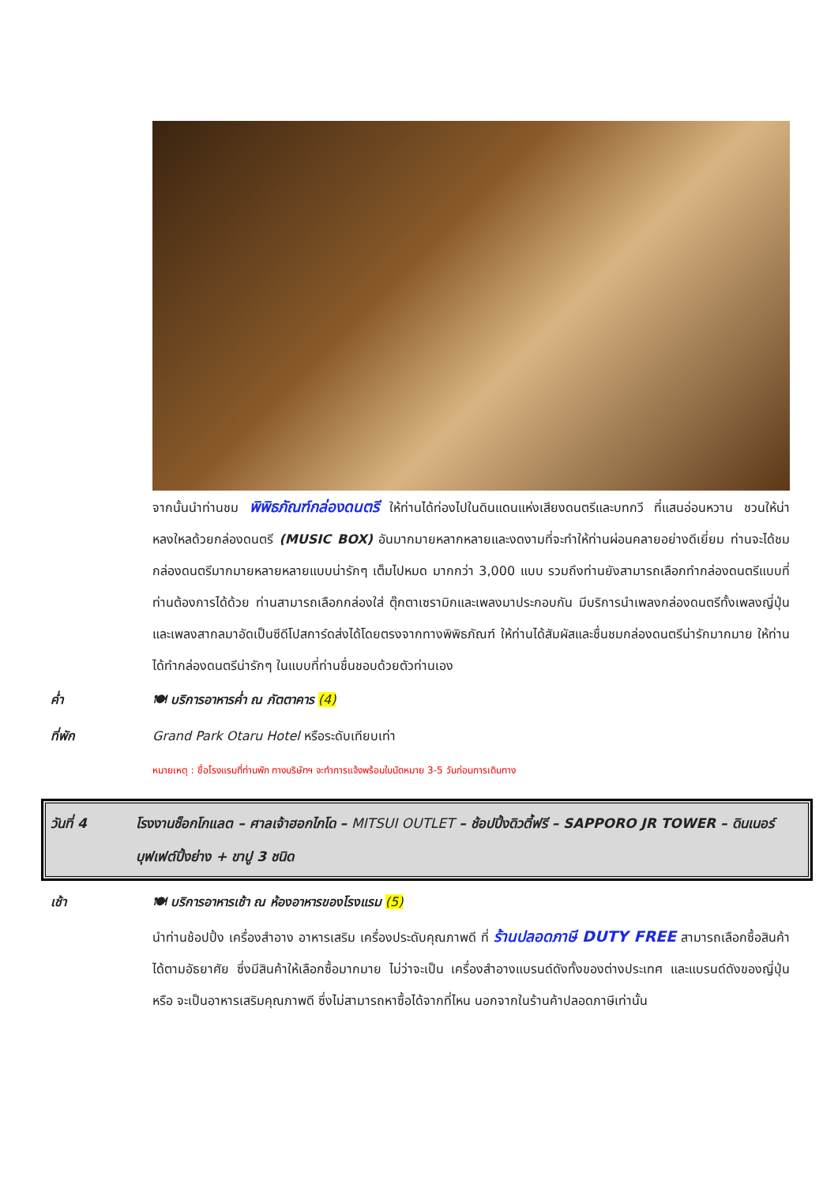จากนั้นนำท่านชม พิพิธภัณฑ์กล่องดนตรี ให้ท่านได้ท่องไปในดินแดนแห่งเสียงดนตรีและบทกวี ที่แสนอ่อนหวาน ชวนให้น่าหลงใหลด้วยกล่องดนตรี (MUSIC BOX) อันมากมายหลากหลายและงดงามที่จะทำให้ท่านผ่อนคลายอย่างดีเยี่ยม ท่านจะได้ชมกล่องดนตรีมากมายหลายหลายแบบน่ารักๆ เต็มไปหมด มากกว่า 3,000 แบบ รวมถึงท่านยังสามารถเลือกทำกล่องดนตรีแบบที่ท่านต้องการได้ด้วย ท่านสามารถเลือกกล่องใส่ ตุ๊กตาเซรามิกและเพลงมาประกอบกัน มีบริการนำเพลงกล่องดนตรีทั้งเพลงญี่ปุ่นและเพลงสากลมาอัดเป็นซีดีโปสการ์ดส่งได้โดยตรงจากทางพิพิธภัณฑ์ ให้ท่านได้สัมผัสและชื่นชมกล่องดนตรีน่ารักมากมาย ให้ท่านได้ทำกล่องดนตรีน่ารักๆ ในแบบที่ท่านชื่นชอบด้วยตัวท่านเอง
ค่ำ 🍽 บริการอาหารค่ำ ณ ภัตตาคาร (4)
ที่พัก Grand Park Otaru Hotel หรือระดับเทียบเท่า
หมายเหตุ : ชื่อโรงแรมที่ท่านพัก ทางบริษัทฯ จะทำการแจ้งพร้อมใบนัดหมาย 3-5 วันก่อนการเดินทาง
วันที่ 4 โรงงานช็อกโกแลต – ศาลเจ้าฮอกไกโด – MITSUI OUTLET – ช้อปปิ้งดิวตี้ฟรี – SAPPORO JR TOWER – ดินเนอร์บุฟเฟต์ปิ้งย่าง + ขาปู 3 ชนิด
เช้า 🍽 บริการอาหารเช้า ณ ห้องอาหารของโรงแรม (5)
นำท่านช้อปปิ้ง เครื่องสำอาง อาหารเสริม เครื่องประดับคุณภาพดี ที่ ร้านปลอดภาษี DUTY FREE สามารถเลือกซื้อสินค้าได้ตามอัธยาศัย ซึ่งมีสินค้าให้เลือกซื้อมากมาย ไม่ว่าจะเป็น เครื่องสำอางแบรนด์ดังทั้งของต่างประเทศ และแบรนด์ดังของญี่ปุ่น หรือ จะเป็นอาหารเสริมคุณภาพดี ซึ่งไม่สามารถหาซื้อได้จากที่ไหน นอกจากในร้านค้าปลอดภาษีเท่านั้น